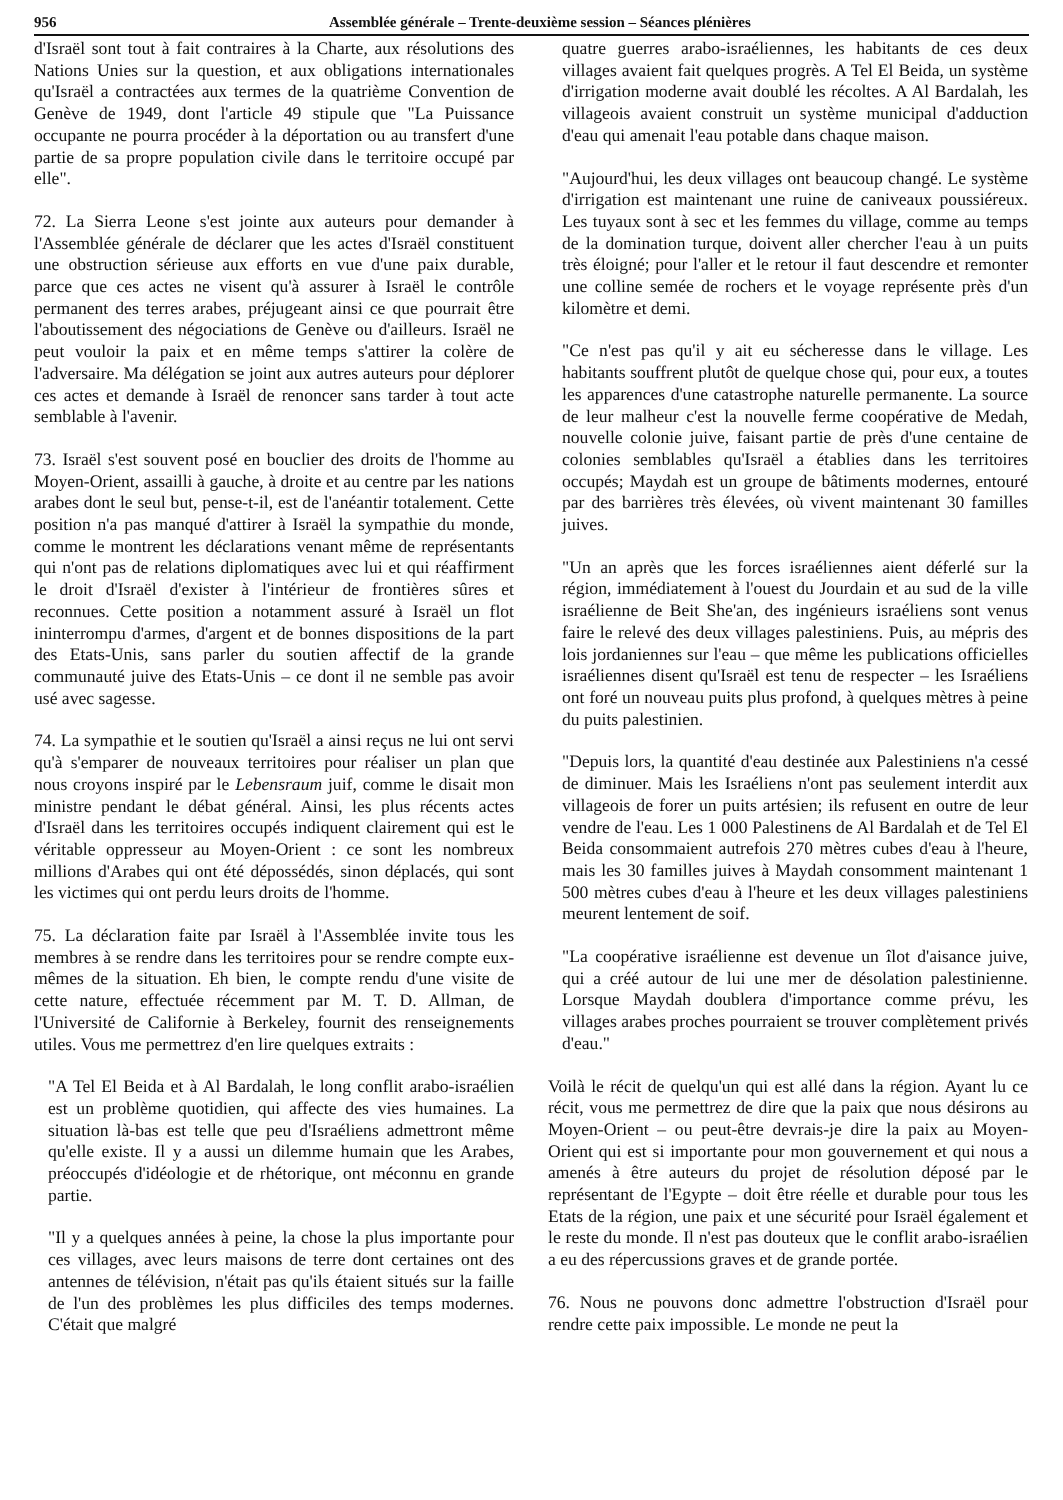956 Assemblée générale – Trente-deuxième session – Séances plénières
d'Israël sont tout à fait contraires à la Charte, aux résolutions des Nations Unies sur la question, et aux obligations internationales qu'Israël a contractées aux termes de la quatrième Convention de Genève de 1949, dont l'article 49 stipule que "La Puissance occupante ne pourra procéder à la déportation ou au transfert d'une partie de sa propre population civile dans le territoire occupé par elle".
72. La Sierra Leone s'est jointe aux auteurs pour demander à l'Assemblée générale de déclarer que les actes d'Israël constituent une obstruction sérieuse aux efforts en vue d'une paix durable, parce que ces actes ne visent qu'à assurer à Israël le contrôle permanent des terres arabes, préjugeant ainsi ce que pourrait être l'aboutissement des négociations de Genève ou d'ailleurs. Israël ne peut vouloir la paix et en même temps s'attirer la colère de l'adversaire. Ma délégation se joint aux autres auteurs pour déplorer ces actes et demande à Israël de renoncer sans tarder à tout acte semblable à l'avenir.
73. Israël s'est souvent posé en bouclier des droits de l'homme au Moyen-Orient, assailli à gauche, à droite et au centre par les nations arabes dont le seul but, pense-t-il, est de l'anéantir totalement. Cette position n'a pas manqué d'attirer à Israël la sympathie du monde, comme le montrent les déclarations venant même de représentants qui n'ont pas de relations diplomatiques avec lui et qui réaffirment le droit d'Israël d'exister à l'intérieur de frontières sûres et reconnues. Cette position a notamment assuré à Israël un flot ininterrompu d'armes, d'argent et de bonnes dispositions de la part des Etats-Unis, sans parler du soutien affectif de la grande communauté juive des Etats-Unis – ce dont il ne semble pas avoir usé avec sagesse.
74. La sympathie et le soutien qu'Israël a ainsi reçus ne lui ont servi qu'à s'emparer de nouveaux territoires pour réaliser un plan que nous croyons inspiré par le Lebensraum juif, comme le disait mon ministre pendant le débat général. Ainsi, les plus récents actes d'Israël dans les territoires occupés indiquent clairement qui est le véritable oppresseur au Moyen-Orient : ce sont les nombreux millions d'Arabes qui ont été dépossédés, sinon déplacés, qui sont les victimes qui ont perdu leurs droits de l'homme.
75. La déclaration faite par Israël à l'Assemblée invite tous les membres à se rendre dans les territoires pour se rendre compte eux-mêmes de la situation. Eh bien, le compte rendu d'une visite de cette nature, effectuée récemment par M. T. D. Allman, de l'Université de Californie à Berkeley, fournit des renseignements utiles. Vous me permettrez d'en lire quelques extraits :
"A Tel El Beida et à Al Bardalah, le long conflit arabo-israélien est un problème quotidien, qui affecte des vies humaines. La situation là-bas est telle que peu d'Israéliens admettront même qu'elle existe. Il y a aussi un dilemme humain que les Arabes, préoccupés d'idéologie et de rhétorique, ont méconnu en grande partie.
"Il y a quelques années à peine, la chose la plus importante pour ces villages, avec leurs maisons de terre dont certaines ont des antennes de télévision, n'était pas qu'ils étaient situés sur la faille de l'un des problèmes les plus difficiles des temps modernes. C'était que malgré
quatre guerres arabo-israéliennes, les habitants de ces deux villages avaient fait quelques progrès. A Tel El Beida, un système d'irrigation moderne avait doublé les récoltes. A Al Bardalah, les villageois avaient construit un système municipal d'adduction d'eau qui amenait l'eau potable dans chaque maison.
"Aujourd'hui, les deux villages ont beaucoup changé. Le système d'irrigation est maintenant une ruine de caniveaux poussiéreux. Les tuyaux sont à sec et les femmes du village, comme au temps de la domination turque, doivent aller chercher l'eau à un puits très éloigné; pour l'aller et le retour il faut descendre et remonter une colline semée de rochers et le voyage représente près d'un kilomètre et demi.
"Ce n'est pas qu'il y ait eu sécheresse dans le village. Les habitants souffrent plutôt de quelque chose qui, pour eux, a toutes les apparences d'une catastrophe naturelle permanente. La source de leur malheur c'est la nouvelle ferme coopérative de Medah, nouvelle colonie juive, faisant partie de près d'une centaine de colonies semblables qu'Israël a établies dans les territoires occupés; Maydah est un groupe de bâtiments modernes, entouré par des barrières très élevées, où vivent maintenant 30 familles juives.
"Un an après que les forces israéliennes aient déferlé sur la région, immédiatement à l'ouest du Jourdain et au sud de la ville israélienne de Beit She'an, des ingénieurs israéliens sont venus faire le relevé des deux villages palestiniens. Puis, au mépris des lois jordaniennes sur l'eau – que même les publications officielles israéliennes disent qu'Israël est tenu de respecter – les Israéliens ont foré un nouveau puits plus profond, à quelques mètres à peine du puits palestinien.
"Depuis lors, la quantité d'eau destinée aux Palestiniens n'a cessé de diminuer. Mais les Israéliens n'ont pas seulement interdit aux villageois de forer un puits artésien; ils refusent en outre de leur vendre de l'eau. Les 1 000 Palestinens de Al Bardalah et de Tel El Beida consommaient autrefois 270 mètres cubes d'eau à l'heure, mais les 30 familles juives à Maydah consomment maintenant 1 500 mètres cubes d'eau à l'heure et les deux villages palestiniens meurent lentement de soif.
"La coopérative israélienne est devenue un îlot d'aisance juive, qui a créé autour de lui une mer de désolation palestinienne. Lorsque Maydah doublera d'importance comme prévu, les villages arabes proches pourraient se trouver complètement privés d'eau."
Voilà le récit de quelqu'un qui est allé dans la région. Ayant lu ce récit, vous me permettrez de dire que la paix que nous désirons au Moyen-Orient – ou peut-être devrais-je dire la paix au Moyen-Orient qui est si importante pour mon gouvernement et qui nous a amenés à être auteurs du projet de résolution déposé par le représentant de l'Egypte – doit être réelle et durable pour tous les Etats de la région, une paix et une sécurité pour Israël également et le reste du monde. Il n'est pas douteux que le conflit arabo-israélien a eu des répercussions graves et de grande portée.
76. Nous ne pouvons donc admettre l'obstruction d'Israël pour rendre cette paix impossible. Le monde ne peut la